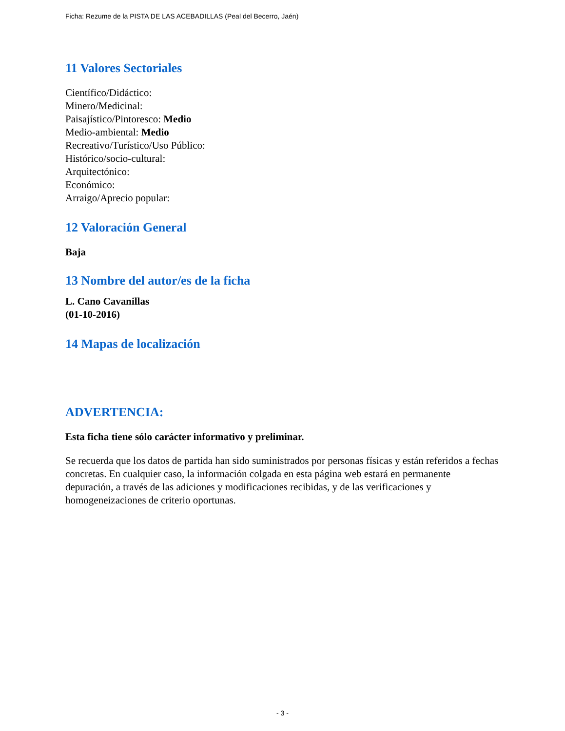Ficha: Rezume de la PISTA DE LAS ACEBADILLAS (Peal del Becerro, Jaén)
11 Valores Sectoriales
Científico/Didáctico:
Minero/Medicinal:
Paisajístico/Pintoresco: Medio
Medio-ambiental: Medio
Recreativo/Turístico/Uso Público:
Histórico/socio-cultural:
Arquitectónico:
Económico:
Arraigo/Aprecio popular:
12 Valoración General
Baja
13 Nombre del autor/es de la ficha
L. Cano Cavanillas
(01-10-2016)
14 Mapas de localización
ADVERTENCIA:
Esta ficha tiene sólo carácter informativo y preliminar.
Se recuerda que los datos de partida han sido suministrados por personas físicas y están referidos a fechas concretas. En cualquier caso, la información colgada en esta página web estará en permanente depuración, a través de las adiciones y modificaciones recibidas, y de las verificaciones y homogeneizaciones de criterio oportunas.
- 3 -